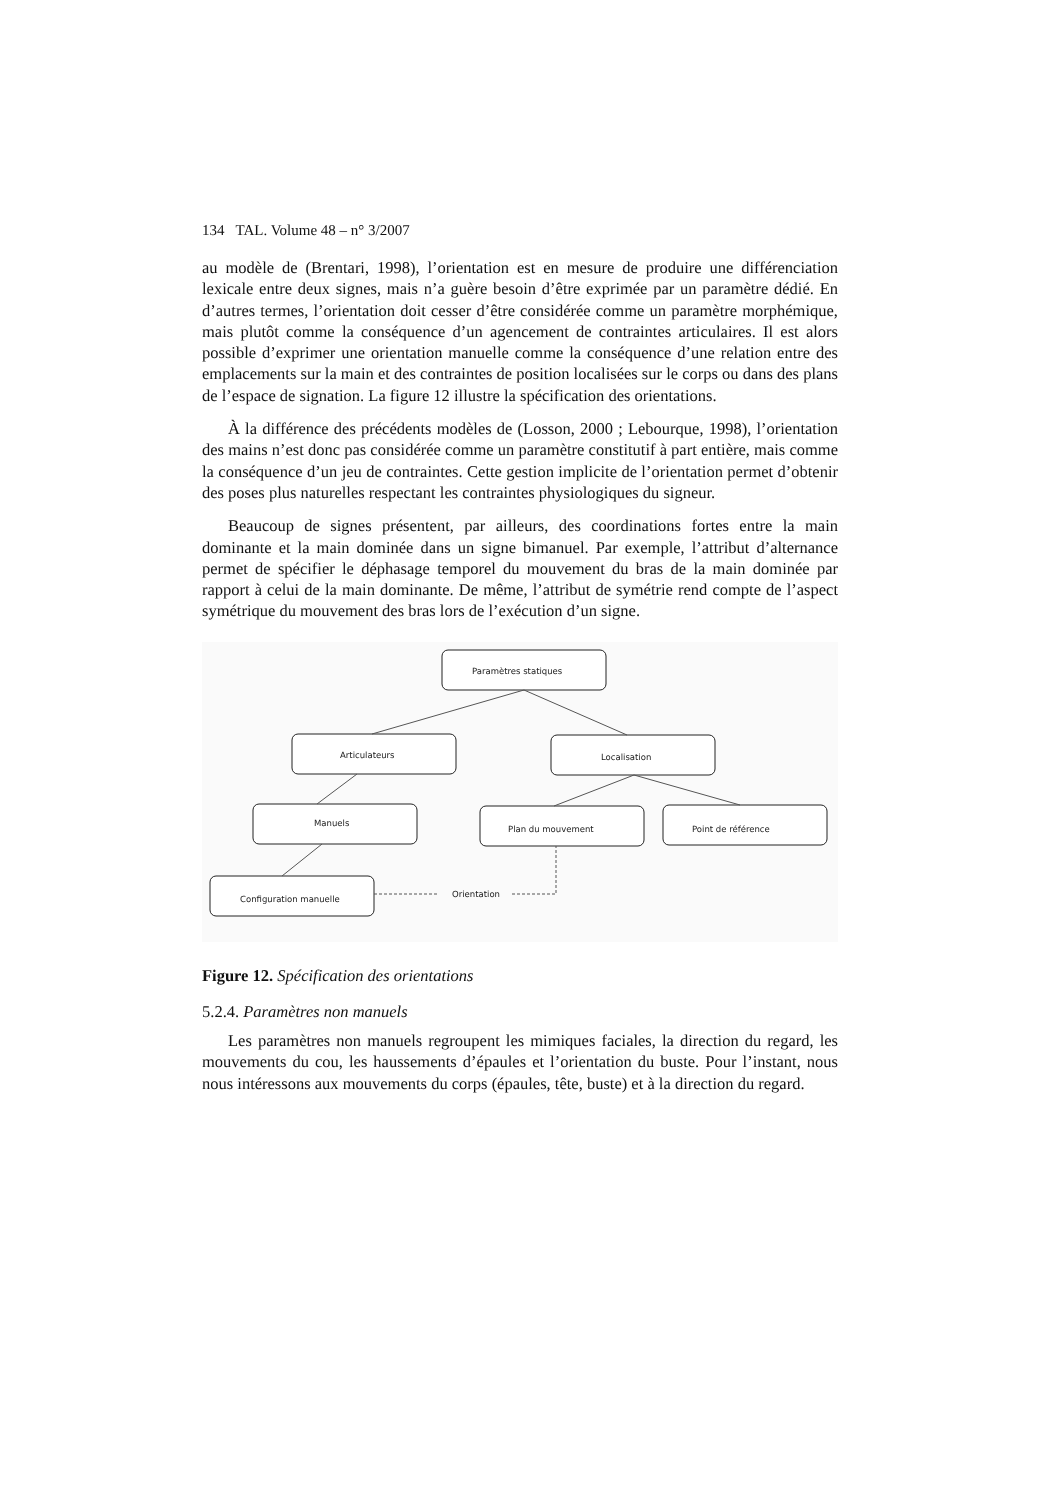134 TAL. Volume 48 – n° 3/2007
au modèle de (Brentari, 1998), l’orientation est en mesure de produire une différenciation lexicale entre deux signes, mais n’a guère besoin d’être exprimée par un paramètre dédié. En d’autres termes, l’orientation doit cesser d’être considérée comme un paramètre morphémique, mais plutôt comme la conséquence d’un agencement de contraintes articulaires. Il est alors possible d’exprimer une orientation manuelle comme la conséquence d’une relation entre des emplacements sur la main et des contraintes de position localisées sur le corps ou dans des plans de l’espace de signation. La figure 12 illustre la spécification des orientations.
À la différence des précédents modèles de (Losson, 2000 ; Lebourque, 1998), l’orientation des mains n’est donc pas considérée comme un paramètre constitutif à part entière, mais comme la conséquence d’un jeu de contraintes. Cette gestion implicite de l’orientation permet d’obtenir des poses plus naturelles respectant les contraintes physiologiques du signeur.
Beaucoup de signes présentent, par ailleurs, des coordinations fortes entre la main dominante et la main dominée dans un signe bimanuel. Par exemple, l’attribut d’alternance permet de spécifier le déphasage temporel du mouvement du bras de la main dominée par rapport à celui de la main dominante. De même, l’attribut de symétrie rend compte de l’aspect symétrique du mouvement des bras lors de l’exécution d’un signe.
Paramètres statiques
Articulateurs
Localisation
Manuels
Plan du mouvement
Point de référence
Configuration manuelle
Orientation
Figure 12. Spécification des orientations
5.2.4. Paramètres non manuels
Les paramètres non manuels regroupent les mimiques faciales, la direction du regard, les mouvements du cou, les haussements d’épaules et l’orientation du buste. Pour l’instant, nous nous intéressons aux mouvements du corps (épaules, tête, buste) et à la direction du regard.